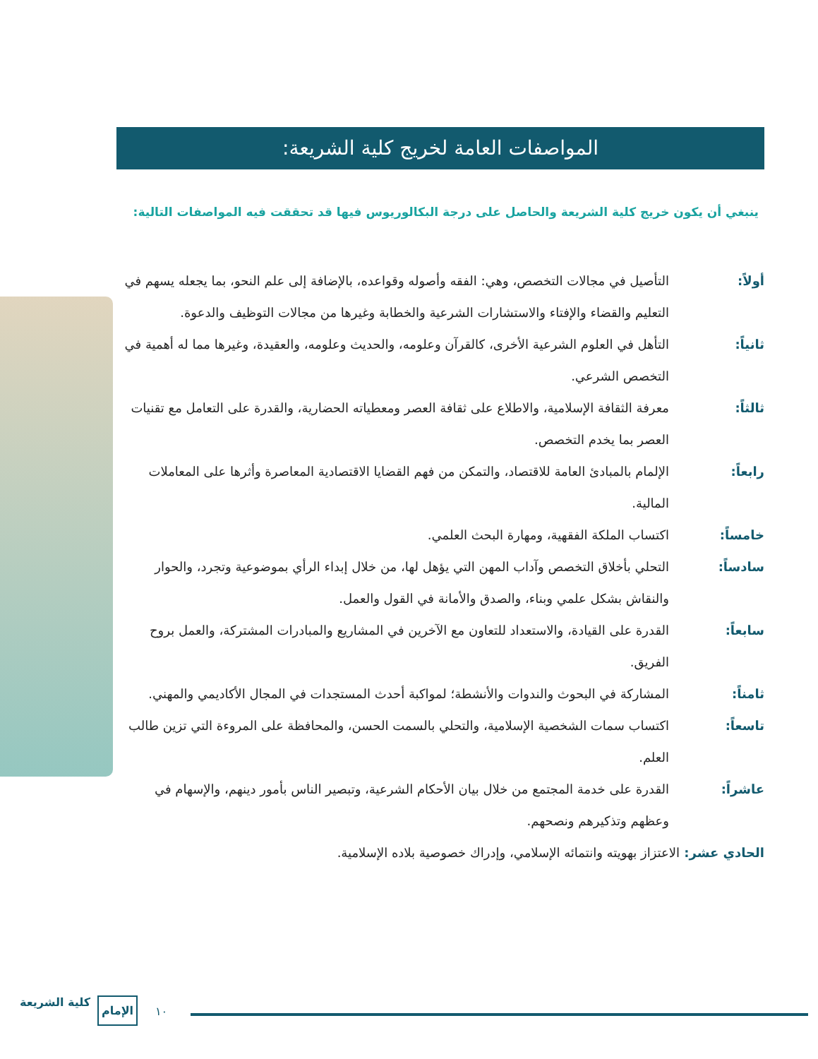المواصفات العامة لخريج كلية الشريعة:
ينبغي أن يكون خريج كلية الشريعة والحاصل على درجة البكالوريوس فيها قد تحققت فيه المواصفات التالية:
أولاً: التأصيل في مجالات التخصص، وهي: الفقه وأصوله وقواعده، بالإضافة إلى علم النحو، بما يجعله يسهم في التعليم والقضاء والإفتاء والاستشارات الشرعية والخطابة وغيرها من مجالات التوظيف والدعوة.
ثانياً: التأهل في العلوم الشرعية الأخرى، كالقرآن وعلومه، والحديث وعلومه، والعقيدة، وغيرها مما له أهمية في التخصص الشرعي.
ثالثاً: معرفة الثقافة الإسلامية، والاطلاع على ثقافة العصر ومعطياته الحضارية، والقدرة على التعامل مع تقنيات العصر بما يخدم التخصص.
رابعاً: الإلمام بالمبادئ العامة للاقتصاد، والتمكن من فهم القضايا الاقتصادية المعاصرة وأثرها على المعاملات المالية.
خامساً: اكتساب الملكة الفقهية، ومهارة البحث العلمي.
سادساً: التحلي بأخلاق التخصص وآداب المهن التي يؤهل لها، من خلال إبداء الرأي بموضوعية وتجرد، والحوار والنقاش بشكل علمي وبناء، والصدق والأمانة في القول والعمل.
سابعاً: القدرة على القيادة، والاستعداد للتعاون مع الآخرين في المشاريع والمبادرات المشتركة، والعمل بروح الفريق.
ثامناً: المشاركة في البحوث والندوات والأنشطة؛ لمواكبة أحدث المستجدات في المجال الأكاديمي والمهني.
تاسعاً: اكتساب سمات الشخصية الإسلامية، والتحلي بالسمت الحسن، والمحافظة على المروءة التي تزين طالب العلم.
عاشراً: القدرة على خدمة المجتمع من خلال بيان الأحكام الشرعية، وتبصير الناس بأمور دينهم، والإسهام في وعظهم وتذكيرهم ونصحهم.
الحادي عشر: الاعتزاز بهويته وانتمائه الإسلامي، وإدراك خصوصية بلاده الإسلامية.
كلية الشريعة الإمام
١٠